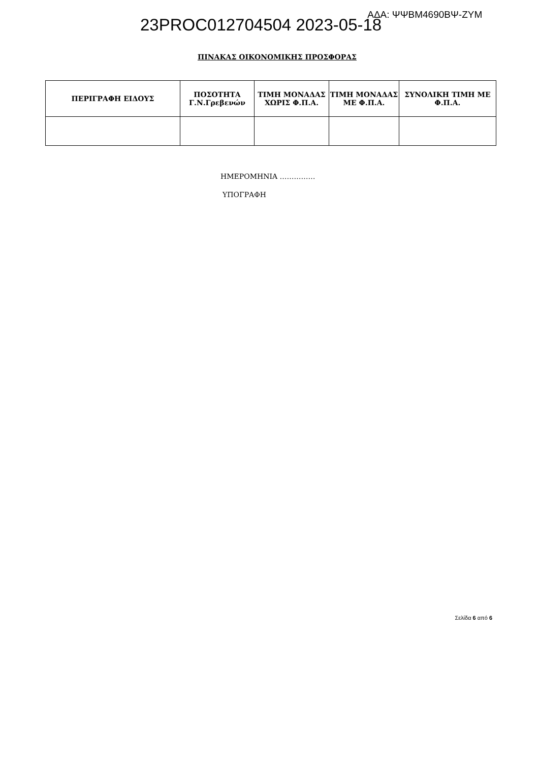23PROC012704504 2023-05-18
ΑΔΑ: ΨΨΒΜ4690ΒΨ-ΖΥΜ
ΠΙΝΑΚΑΣ ΟΙΚΟΝΟΜΙΚΗΣ ΠΡΟΣΦΟΡΑΣ
| ΠΕΡΙΓΡΑΦΗ ΕΙΔΟΥΣ | ΠΟΣΟΤΗΤΑ Γ.Ν.Γρεβενών | ΤΙΜΗ ΜΟΝΑΔΑΣ ΧΩΡΙΣ Φ.Π.Α. | ΤΙΜΗ ΜΟΝΑΔΑΣ ΜΕ Φ.Π.Α. | ΣΥΝΟΛΙΚΗ ΤΙΜΗ ΜΕ Φ.Π.Α. |
| --- | --- | --- | --- | --- |
ΗΜΕΡΟΜΗΝΙΑ ……………
ΥΠΟΓΡΑΦΗ
Σελίδα 6 από 6